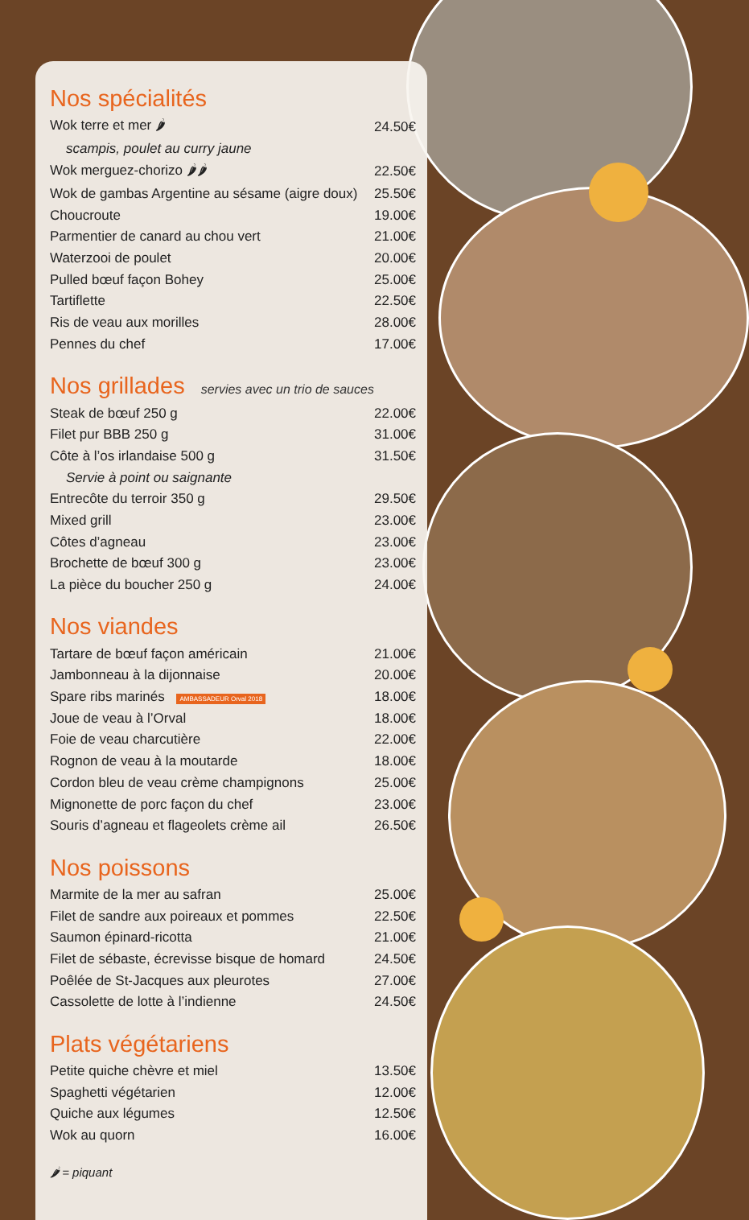Nos spécialités
| Wok terre et mer 🌶 | 24.50€ |
| scampis, poulet au curry jaune | |
| Wok merguez-chorizo 🌶🌶 | 22.50€ |
| Wok de gambas Argentine au sésame (aigre doux) | 25.50€ |
| Choucroute | 19.00€ |
| Parmentier de canard au chou vert | 21.00€ |
| Waterzooi de poulet | 20.00€ |
| Pulled bœuf façon Bohey | 25.00€ |
| Tartiflette | 22.50€ |
| Ris de veau aux morilles | 28.00€ |
| Pennes du chef | 17.00€ |
Nos grillades servies avec un trio de sauces
| Steak de bœuf 250 g | 22.00€ |
| Filet pur BBB 250 g | 31.00€ |
| Côte à l’os irlandaise 500 g | 31.50€ |
| Servie à point ou saignante | |
| Entrecôte du terroir 350 g | 29.50€ |
| Mixed grill | 23.00€ |
| Côtes d’agneau | 23.00€ |
| Brochette de bœuf 300 g | 23.00€ |
| La pièce du boucher 250 g | 24.00€ |
Nos viandes
| Tartare de bœuf façon américain | 21.00€ |
| Jambonneau à la dijonnaise | 20.00€ |
| Spare ribs marinés AMBASSADEUR Orval 2018 | 18.00€ |
| Joue de veau à l’Orval | 18.00€ |
| Foie de veau charcutière | 22.00€ |
| Rognon de veau à la moutarde | 18.00€ |
| Cordon bleu de veau crème champignons | 25.00€ |
| Mignonette de porc façon du chef | 23.00€ |
| Souris d’agneau et flageolets crème ail | 26.50€ |
Nos poissons
| Marmite de la mer au safran | 25.00€ |
| Filet de sandre aux poireaux et pommes | 22.50€ |
| Saumon épinard-ricotta | 21.00€ |
| Filet de sébaste, écrevisse bisque de homard | 24.50€ |
| Poêlée de St-Jacques aux pleurotes | 27.00€ |
| Cassolette de lotte à l’indienne | 24.50€ |
Plats végétariens
| Petite quiche chèvre et miel | 13.50€ |
| Spaghetti végétarien | 12.00€ |
| Quiche aux légumes | 12.50€ |
| Wok au quorn | 16.00€ |
🌶 = piquant